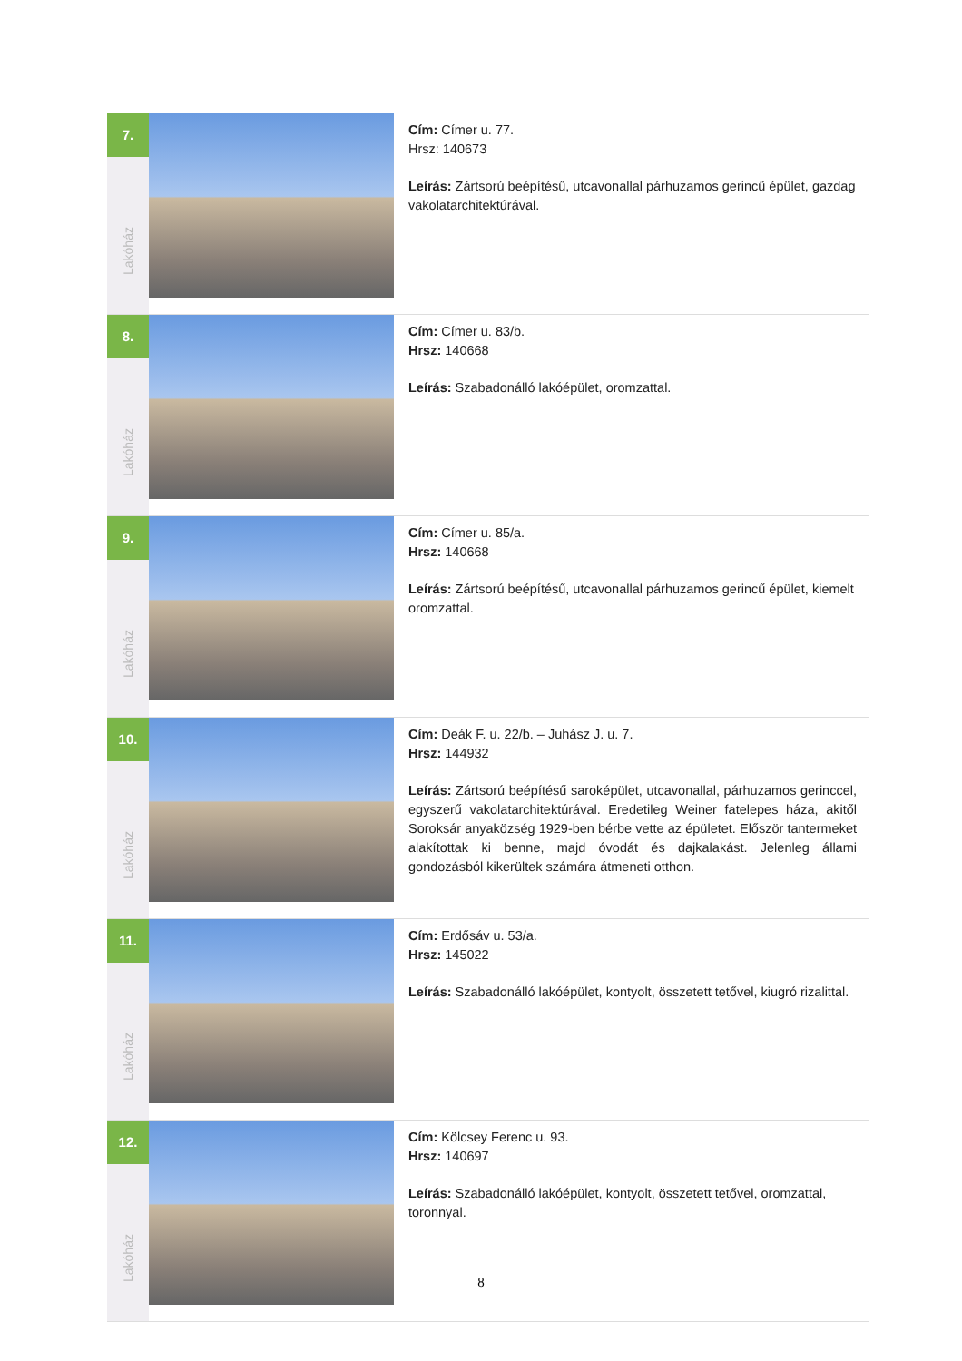| 7. Lakóház | | Cím: Címer u. 77. Hrsz: 140673 Leírás: Zártsorú beépítésű, utcavonallal párhuzamos gerincű épület, gazdag vakolatarchitektúrával. |
| 8. Lakóház | | Cím: Címer u. 83/b. Hrsz: 140668 Leírás: Szabadonálló lakóépület, oromzattal. |
| 9. Lakóház | | Cím: Címer u. 85/a. Hrsz: 140668 Leírás: Zártsorú beépítésű, utcavonallal párhuzamos gerincű épület, kiemelt oromzattal. |
| 10. Lakóház | | Cím: Deák F. u. 22/b. – Juhász J. u. 7. Hrsz: 144932 Leírás: Zártsorú beépítésű saroképület, utcavonallal, párhuzamos gerinccel, egyszerű vakolatarchitektúrával. Eredetileg Weiner fatelepes háza, akitől Soroksár anyaközség 1929-ben bérbe vette az épületet. Először tantermeket alakítottak ki benne, majd óvodát és dajkalakást. Jelenleg állami gondozásból kikerültek számára átmeneti otthon. |
| 11. Lakóház | | Cím: Erdősáv u. 53/a. Hrsz: 145022 Leírás: Szabadonálló lakóépület, kontyolt, összetett tetővel, kiugró rizalittal. |
| 12. Lakóház | | Cím: Kölcsey Ferenc u. 93. Hrsz: 140697 Leírás: Szabadonálló lakóépület, kontyolt, összetett tetővel, oromzattal, toronnyal. |
8